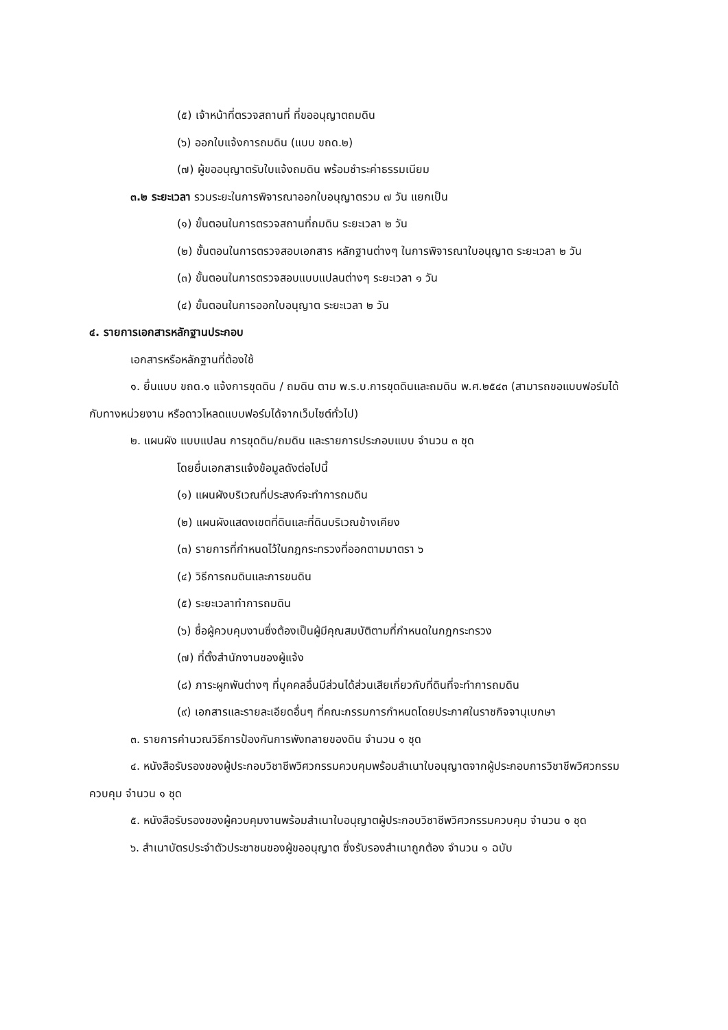(๕) เจ้าหน้าที่ตรวจสถานที่ ที่ขออนุญาตถมดิน
(๖) ออกใบแจ้งการถมดิน (แบบ ขถด.๒)
(๗) ผู้ขออนุญาตรับใบแจ้งถมดิน พร้อมชำระค่าธรรมเนียม
๓.๒ ระยะเวลา รวมระยะในการพิจารณาออกใบอนุญาตรวม ๗ วัน แยกเป็น
(๑) ขั้นตอนในการตรวจสถานที่ถมดิน ระยะเวลา ๒ วัน
(๒) ขั้นตอนในการตรวจสอบเอกสาร หลักฐานต่างๆ ในการพิจารณาใบอนุญาต ระยะเวลา ๒ วัน
(๓) ขั้นตอนในการตรวจสอบแบบแปลนต่างๆ ระยะเวลา ๑ วัน
(๔) ขั้นตอนในการออกใบอนุญาต ระยะเวลา ๒ วัน
๔. รายการเอกสารหลักฐานประกอบ
เอกสารหรือหลักฐานที่ต้องใช้
๑. ยื่นแบบ ขถด.๑ แจ้งการขุดดิน / ถมดิน ตาม พ.ร.บ.การขุดดินและถมดิน พ.ศ.๒๕๔๓ (สามารถขอแบบฟอร์มได้กับทางหน่วยงาน หรือดาวโหลดแบบฟอร์มได้จากเว็บไซต์ทั่วไป)
๒. แผนผัง แบบแปลน การขุดดิน/ถมดิน และรายการประกอบแบบ จำนวน ๓ ชุด
โดยยื่นเอกสารแจ้งข้อมูลดังต่อไปนี้
(๑) แผนผังบริเวณที่ประสงค์จะทำการถมดิน
(๒) แผนผังแสดงเขตที่ดินและที่ดินบริเวณข้างเคียง
(๓) รายการที่กำหนดไว้ในกฎกระทรวงที่ออกตามมาตรา ๖
(๔) วิธีการถมดินและการขนดิน
(๕) ระยะเวลาทำการถมดิน
(๖) ชื่อผู้ควบคุมงานซึ่งต้องเป็นผู้มีคุณสมบัติตามที่กำหนดในกฎกระทรวง
(๗) ที่ตั้งสำนักงานของผู้แจ้ง
(๘) ภาระผูกพันต่างๆ ที่บุคคลอื่นมีส่วนได้ส่วนเสียเกี่ยวกับที่ดินที่จะทำการถมดิน
(๙) เอกสารและรายละเอียดอื่นๆ ที่คณะกรรมการกำหนดโดยประกาศในราชกิจจานุเบกษา
๓. รายการคำนวณวิธีการป้องกันการพังทลายของดิน จำนวน ๑ ชุด
๔. หนังสือรับรองของผู้ประกอบวิชาชีพวิศวกรรมควบคุมพร้อมสำเนาใบอนุญาตจากผู้ประกอบการวิชาชีพวิศวกรรมควบคุม จำนวน ๑ ชุด
๕. หนังสือรับรองของผู้ควบคุมงานพร้อมสำเนาใบอนุญาตผู้ประกอบวิชาชีพวิศวกรรมควบคุม จำนวน ๑ ชุด
๖. สำเนาบัตรประจำตัวประชาชนของผู้ขออนุญาต ซึ่งรับรองสำเนาถูกต้อง จำนวน ๑ ฉบับ